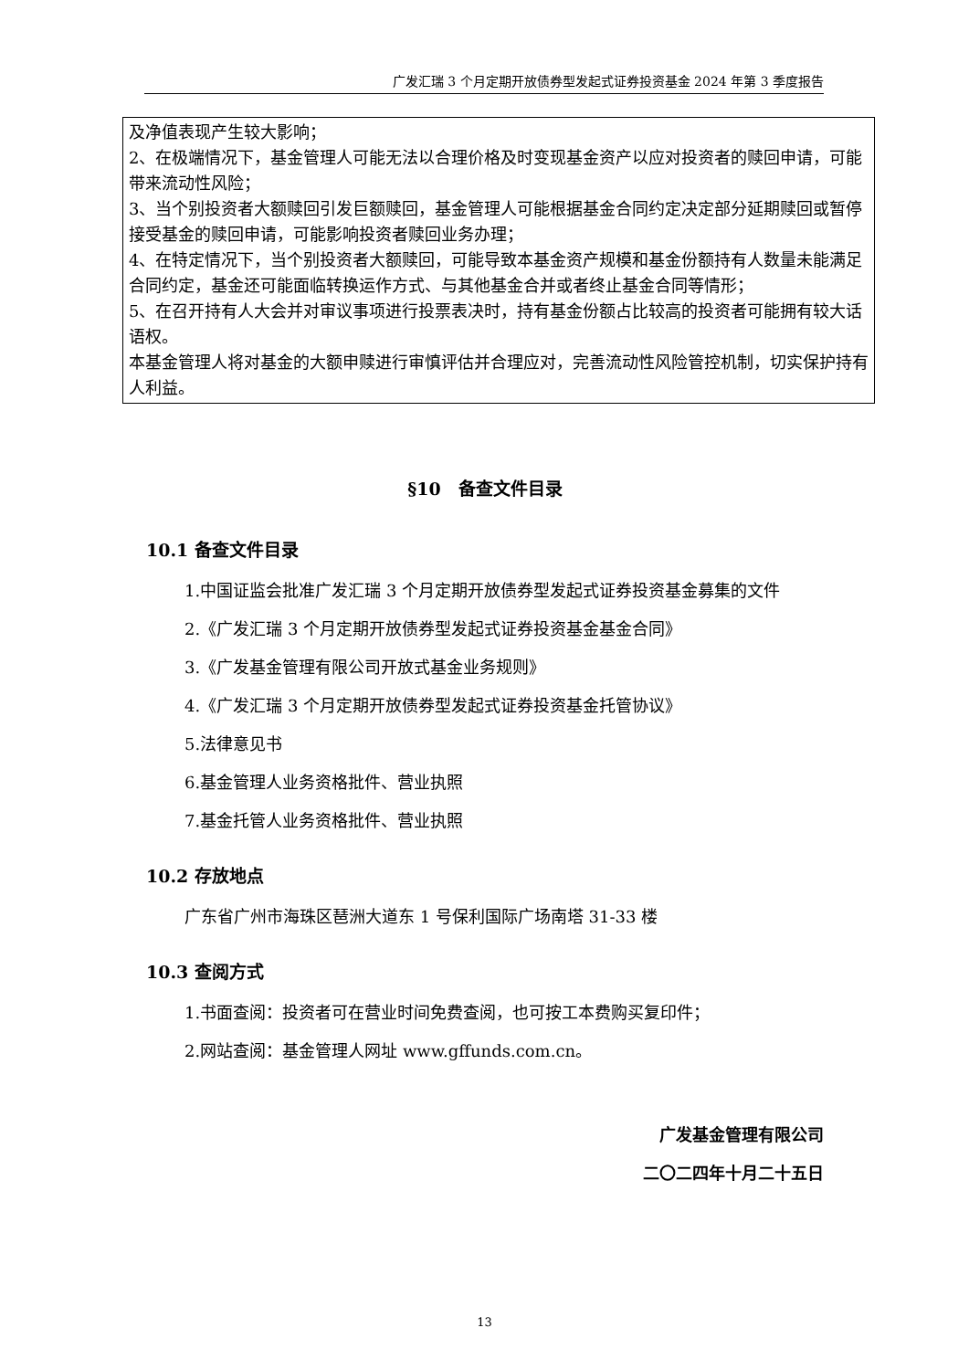广发汇瑞 3 个月定期开放债券型发起式证券投资基金 2024 年第 3 季度报告
及净值表现产生较大影响；
2、在极端情况下，基金管理人可能无法以合理价格及时变现基金资产以应对投资者的赎回申请，可能带来流动性风险；
3、当个别投资者大额赎回引发巨额赎回，基金管理人可能根据基金合同约定决定部分延期赎回或暂停接受基金的赎回申请，可能影响投资者赎回业务办理；
4、在特定情况下，当个别投资者大额赎回，可能导致本基金资产规模和基金份额持有人数量未能满足合同约定，基金还可能面临转换运作方式、与其他基金合并或者终止基金合同等情形；
5、在召开持有人大会并对审议事项进行投票表决时，持有基金份额占比较高的投资者可能拥有较大话语权。
本基金管理人将对基金的大额申赎进行审慎评估并合理应对，完善流动性风险管控机制，切实保护持有人利益。
§10　备查文件目录
10.1 备查文件目录
1.中国证监会批准广发汇瑞 3 个月定期开放债券型发起式证券投资基金募集的文件
2.《广发汇瑞 3 个月定期开放债券型发起式证券投资基金基金合同》
3.《广发基金管理有限公司开放式基金业务规则》
4.《广发汇瑞 3 个月定期开放债券型发起式证券投资基金托管协议》
5.法律意见书
6.基金管理人业务资格批件、营业执照
7.基金托管人业务资格批件、营业执照
10.2 存放地点
广东省广州市海珠区琶洲大道东 1 号保利国际广场南塔 31-33 楼
10.3 查阅方式
1.书面查阅：投资者可在营业时间免费查阅，也可按工本费购买复印件；
2.网站查阅：基金管理人网址 www.gffunds.com.cn。
广发基金管理有限公司
二〇二四年十月二十五日
13